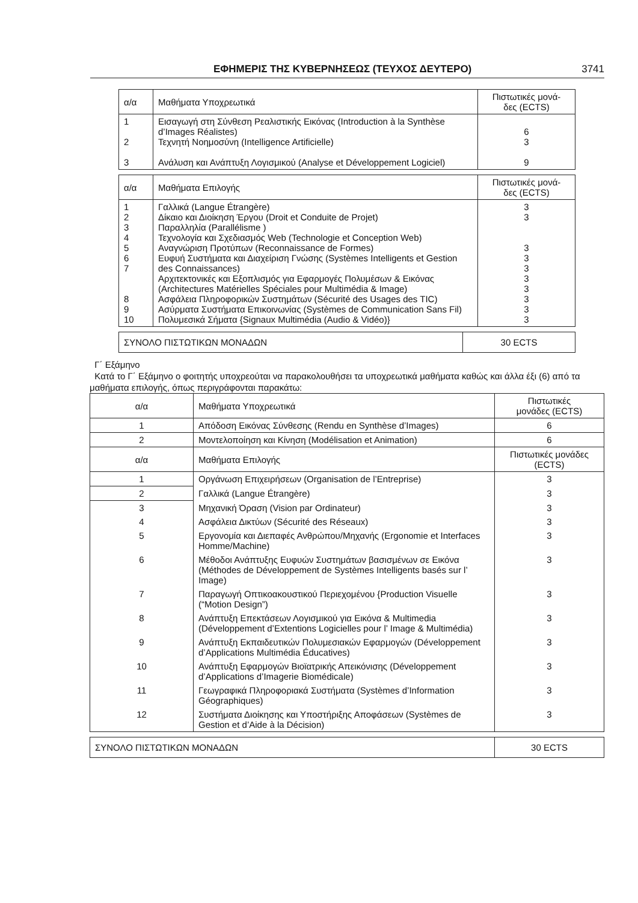ΕΦΗΜΕΡΙΣ ΤΗΣ ΚΥΒΕΡΝΗΣΕΩΣ (ΤΕΥΧΟΣ ΔΕΥΤΕΡΟ) 3741
| α/α | Μαθήματα Υποχρεωτικά | Πιστωτικές μονά- δες (ECTS) |
| --- | --- | --- |
| 1 2 3 | Εισαγωγή στη Σύνθεση Ρεαλιστικής Εικόνας (Introduction à la Synthèse d’Images Réalistes) Τεχνητή Νοημοσύνη (Intelligence Artificielle) Ανάλυση και Ανάπτυξη Λογισμικού (Analyse et Développement Logiciel) | 6 3 9 |
| α/α | Μαθήματα Επιλογής | Πιστωτικές μονά- δες (ECTS) |
| --- | --- | --- |
| 1 2 3 4 5 6 7 8 9 10 | Γαλλικά (Langue Étrangère) Δίκαιο και Διοίκηση Έργου (Droit et Conduite de Projet) Παραλληλία (Parallélisme ) Τεχνολογία και Σχεδιασμός Web (Technologie et Conception Web) Αναγνώριση Προτύπων (Reconnaissance de Formes) Ευφυή Συστήματα και Διαχείριση Γνώσης (Systèmes Intelligents et Gestion des Connaissances) Αρχιτεκτονικές και Εξοπλισμός για Εφαρμογές Πολυμέσων & Εικόνας (Architectures Matérielles Spéciales pour Multimédia & Image) Ασφάλεια Πληροφορικών Συστημάτων (Sécurité des Usages des TIC) Ασύρματα Συστήματα Επικοινωνίας (Systèmes de Communication Sans Fil) Πολυμεσικά Σήματα {Signaux Multimédia (Audio & Vidéo)} | 3 3 3 3 3 3 3 3 3 3 |
| ΣΥΝΟΛΟ ΠΙΣΤΩΤΙΚΩΝ ΜΟΝΑΔΩΝ | 30 ECTS |
Γ΄ Εξάμηνο
Κατά το Γ΄ Εξάμηνο ο φοιτητής υποχρεούται να παρακολουθήσει τα υποχρεωτικά μαθήματα καθώς και άλλα έξι (6) από τα μαθήματα επιλογής, όπως περιγράφονται παρακάτω:
| α/α | Μαθήματα Υποχρεωτικά | Πιστωτικές μονάδες (ECTS) |
| --- | --- | --- |
| 1 | Απόδοση Εικόνας Σύνθεσης (Rendu en Synthèse d’Images) | 6 |
| 2 | Μοντελοποίηση και Κίνηση (Modélisation et Animation) | 6 |
| α/α | Μαθήματα Επιλογής | Πιστωτικές μονάδες (ECTS) |
| 1 | Οργάνωση Επιχειρήσεων (Organisation de l’Entreprise) | 3 |
| 2 | Γαλλικά (Langue Étrangère) | 3 |
| 3 | Μηχανική Όραση (Vision par Ordinateur) | 3 |
| 4 | Ασφάλεια Δικτύων (Sécurité des Réseaux) | 3 |
| 5 | Εργονομία και Διεπαφές Ανθρώπου/Μηχανής (Ergonomie et Interfaces Homme/Machine) | 3 |
| 6 | Μέθοδοι Ανάπτυξης Ευφυών Συστημάτων βασισμένων σε Εικόνα (Méthodes de Développement de Systèmes Intelligents basés sur l’ Image) | 3 |
| 7 | Παραγωγή Οπτικοακουστικού Περιεχομένου {Production Visuelle (“Motion Design”) | 3 |
| 8 | Ανάπτυξη Επεκτάσεων Λογισμικού για Εικόνα & Multimedia (Développement d’Extentions Logicielles pour l’ Image & Multimédia) | 3 |
| 9 | Ανάπτυξη Εκπαιδευτικών Πολυμεσιακών Εφαρμογών (Développement d’Applications Multimédia Éducatives) | 3 |
| 10 | Ανάπτυξη Εφαρμογών Βιοϊατρικής Απεικόνισης (Développement d’Applications d’Imagerie Biomédicale) | 3 |
| 11 | Γεωγραφικά Πληροφοριακά Συστήματα (Systèmes d’Information Géographiques) | 3 |
| 12 | Συστήματα Διοίκησης και Υποστήριξης Αποφάσεων (Systèmes de Gestion et d’Aide à la Décision) | 3 |
| ΣΥΝΟΛΟ ΠΙΣΤΩΤΙΚΩΝ ΜΟΝΑΔΩΝ | 30 ECTS |